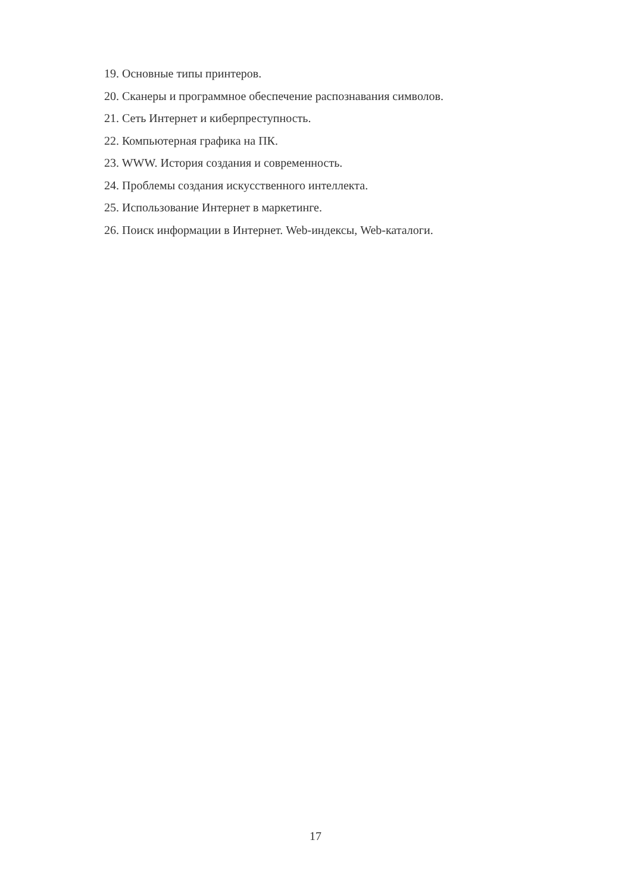19. Основные типы принтеров.
20. Сканеры и программное обеспечение распознавания символов.
21. Сеть Интернет и киберпреступность.
22. Компьютерная графика на ПК.
23. WWW. История создания и современность.
24. Проблемы создания искусственного интеллекта.
25. Использование Интернет в маркетинге.
26. Поиск информации в Интернет. Web-индексы, Web-каталоги.
17